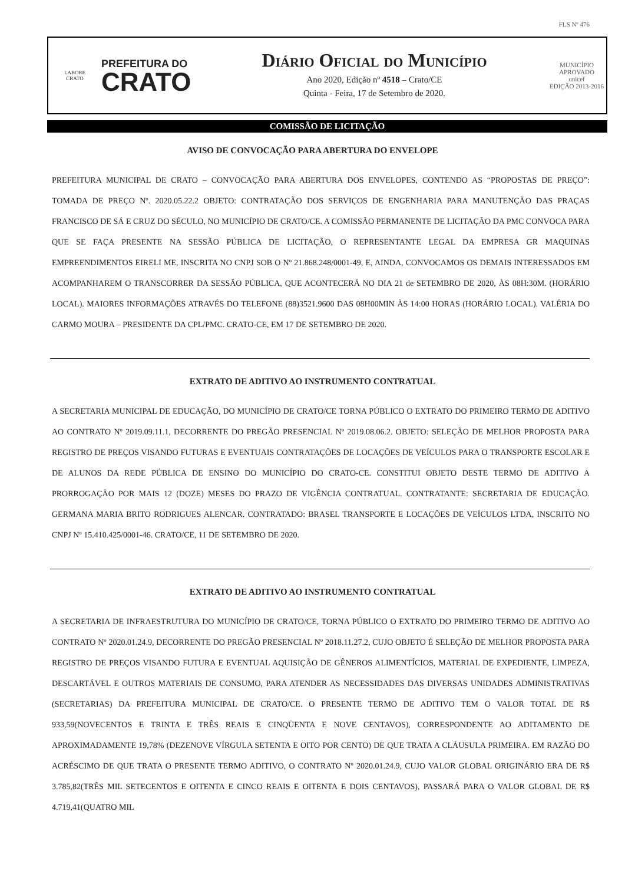FLS Nº 476
LABORE
CRATO
PREFEITURA DO
CRATO
Diário Oficial do Município
Ano 2020, Edição nº 4518 – Crato/CE
Quinta - Feira, 17 de Setembro de 2020.
MUNICÍPIO APROVADO
unicef
EDIÇÃO 2013-2016
COMISSÃO DE LICITAÇÃO
AVISO DE CONVOCAÇÃO PARA ABERTURA DO ENVELOPE
PREFEITURA MUNICIPAL DE CRATO – CONVOCAÇÃO PARA ABERTURA DOS ENVELOPES, CONTENDO AS “PROPOSTAS DE PREÇO”: TOMADA DE PREÇO Nº. 2020.05.22.2 OBJETO: CONTRATAÇÃO DOS SERVIÇOS DE ENGENHARIA PARA MANUTENÇÃO DAS PRAÇAS FRANCISCO DE SÁ E CRUZ DO SÉCULO, NO MUNICÍPIO DE CRATO/CE. A COMISSÃO PERMANENTE DE LICITAÇÃO DA PMC CONVOCA PARA QUE SE FAÇA PRESENTE NA SESSÃO PÚBLICA DE LICITAÇÃO, O REPRESENTANTE LEGAL DA EMPRESA GR MAQUINAS EMPREENDIMENTOS EIRELI ME, INSCRITA NO CNPJ SOB O Nº 21.868.248/0001-49, E, AINDA, CONVOCAMOS OS DEMAIS INTERESSADOS EM ACOMPANHAREM O TRANSCORRER DA SESSÃO PÚBLICA, QUE ACONTECERÁ NO DIA 21 de SETEMBRO DE 2020, ÀS 08H:30M. (HORÁRIO LOCAL). MAIORES INFORMAÇÕES ATRAVÉS DO TELEFONE (88)3521.9600 DAS 08H00MIN ÀS 14:00 HORAS (HORÁRIO LOCAL). VALÉRIA DO CARMO MOURA – PRESIDENTE DA CPL/PMC. CRATO-CE, EM 17 DE SETEMBRO DE 2020.
EXTRATO DE ADITIVO AO INSTRUMENTO CONTRATUAL
A SECRETARIA MUNICIPAL DE EDUCAÇÃO, DO MUNICÍPIO DE CRATO/CE TORNA PÚBLICO O EXTRATO DO PRIMEIRO TERMO DE ADITIVO AO CONTRATO Nº 2019.09.11.1, DECORRENTE DO PREGÃO PRESENCIAL Nº 2019.08.06.2. OBJETO: SELEÇÃO DE MELHOR PROPOSTA PARA REGISTRO DE PREÇOS VISANDO FUTURAS E EVENTUAIS CONTRATAÇÕES DE LOCAÇÕES DE VEÍCULOS PARA O TRANSPORTE ESCOLAR E DE ALUNOS DA REDE PÚBLICA DE ENSINO DO MUNICÍPIO DO CRATO-CE. CONSTITUI OBJETO DESTE TERMO DE ADITIVO A PRORROGAÇÃO POR MAIS 12 (DOZE) MESES DO PRAZO DE VIGÊNCIA CONTRATUAL. CONTRATANTE: SECRETARIA DE EDUCAÇÃO. GERMANA MARIA BRITO RODRIGUES ALENCAR. CONTRATADO: BRASEL TRANSPORTE E LOCAÇÕES DE VEÍCULOS LTDA, INSCRITO NO CNPJ Nº 15.410.425/0001-46. CRATO/CE, 11 DE SETEMBRO DE 2020.
EXTRATO DE ADITIVO AO INSTRUMENTO CONTRATUAL
A SECRETARIA DE INFRAESTRUTURA DO MUNICÍPIO DE CRATO/CE, TORNA PÚBLICO O EXTRATO DO PRIMEIRO TERMO DE ADITIVO AO CONTRATO Nº 2020.01.24.9, DECORRENTE DO PREGÃO PRESENCIAL Nº 2018.11.27.2, CUJO OBJETO É SELEÇÃO DE MELHOR PROPOSTA PARA REGISTRO DE PREÇOS VISANDO FUTURA E EVENTUAL AQUISIÇÃO DE GÊNEROS ALIMENTÍCIOS, MATERIAL DE EXPEDIENTE, LIMPEZA, DESCARTÁVEL E OUTROS MATERIAIS DE CONSUMO, PARA ATENDER AS NECESSIDADES DAS DIVERSAS UNIDADES ADMINISTRATIVAS (SECRETARIAS) DA PREFEITURA MUNICIPAL DE CRATO/CE. O PRESENTE TERMO DE ADITIVO TEM O VALOR TOTAL DE R$ 933,59(NOVECENTOS E TRINTA E TRÊS REAIS E CINQÜENTA E NOVE CENTAVOS), CORRESPONDENTE AO ADITAMENTO DE APROXIMADAMENTE 19,78% (DEZENOVE VÍRGULA SETENTA E OITO POR CENTO) DE QUE TRATA A CLÁUSULA PRIMEIRA. EM RAZÃO DO ACRÉSCIMO DE QUE TRATA O PRESENTE TERMO ADITIVO, O CONTRATO Nº 2020.01.24.9, CUJO VALOR GLOBAL ORIGINÁRIO ERA DE R$ 3.785,82(TRÊS MIL SETECENTOS E OITENTA E CINCO REAIS E OITENTA E DOIS CENTAVOS), PASSARÁ PARA O VALOR GLOBAL DE R$ 4.719,41(QUATRO MIL